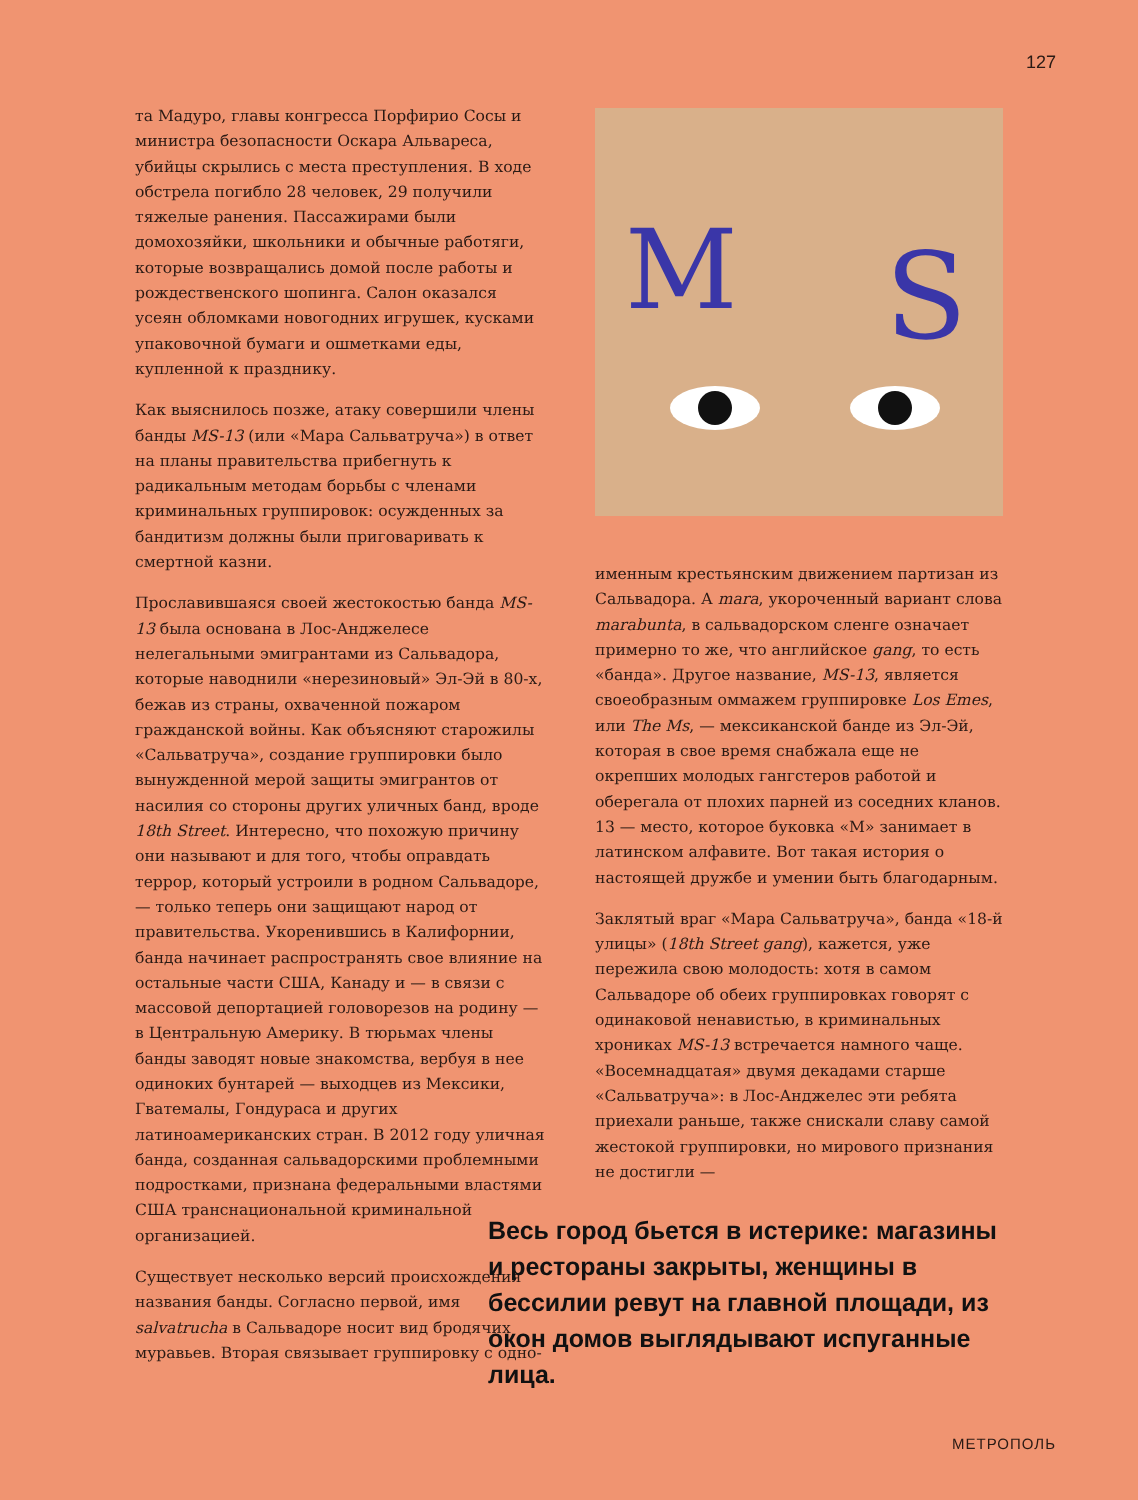127
та Мадуро, главы конгресса Порфирио Сосы и министра безопасности Оскара Альвареса, убийцы скрылись с места преступления. В ходе обстрела погибло 28 человек, 29 получили тяжелые ранения. Пассажирами были домохозяйки, школьники и обычные работяги, которые возвращались домой после работы и рождественского шопинга. Салон оказался усеян обломками новогодних игрушек, кусками упаковочной бумаги и ошметками еды, купленной к празднику.
Как выяснилось позже, атаку совершили члены банды MS-13 (или «Мара Сальватруча») в ответ на планы правительства прибегнуть к радикальным методам борьбы с членами криминальных группировок: осужденных за бандитизм должны были приговаривать к смертной казни.
Прославившаяся своей жестокостью банда MS-13 была основана в Лос-Анджелесе нелегальными эмигрантами из Сальвадора, которые наводнили «нерезиновый» Эл-Эй в 80-х, бежав из страны, охваченной пожаром гражданской войны. Как объясняют старожилы «Сальватруча», создание группировки было вынужденной мерой защиты эмигрантов от насилия со стороны других уличных банд, вроде 18th Street. Интересно, что похожую причину они называют и для того, чтобы оправдать террор, который устроили в родном Сальвадоре, — только теперь они защищают народ от правительства. Укоренившись в Калифорнии, банда начинает распространять свое влияние на остальные части США, Канаду и — в связи с массовой депортацией головорезов на родину — в Центральную Америку. В тюрьмах члены банды заводят новые знакомства, вербуя в нее одиноких бунтарей — выходцев из Мексики, Гватемалы, Гондураса и других латиноамериканских стран. В 2012 году уличная банда, созданная сальвадорскими проблемными подростками, признана федеральными властями
США транснациональной криминальной организацией.
Существует несколько версий происхождения названия банды. Согласно первой, имя salvatrucha в Сальвадоре носит вид бродячих муравьев. Вторая связывает группировку с одно-
M
S
именным крестьянским движением партизан из Сальвадора. А mara, укороченный вариант слова marabunta, в сальвадорском сленге означает примерно то же, что английское gang, то есть «банда». Другое название, MS-13, является своеобразным оммажем группировке Los Emes, или The Ms, — мексиканской банде из Эл-Эй, которая в свое время снабжала еще не окрепших молодых гангстеров работой и оберегала от плохих парней из соседних кланов. 13 — место, которое буковка «М» занимает в латинском алфавите. Вот такая история о настоящей дружбе и умении быть благодарным.
Заклятый враг «Мара Сальватруча», банда «18-й улицы» (18th Street gang), кажется, уже пережила свою молодость: хотя в самом Сальвадоре об обеих группировках говорят с одинаковой ненавистью, в криминальных хрониках MS-13 встречается намного чаще. «Восемнадцатая» двумя декадами старше «Сальватруча»: в Лос-Анджелес эти ребята приехали раньше, также снискали славу самой жестокой группировки, но мирового признания не достигли —
Весь город бьется в истерике: магазины и рестораны закрыты, женщины в бессилии ревут на главной площади, из окон домов выглядывают испуганные лица.
МЕТРОПОЛЬ